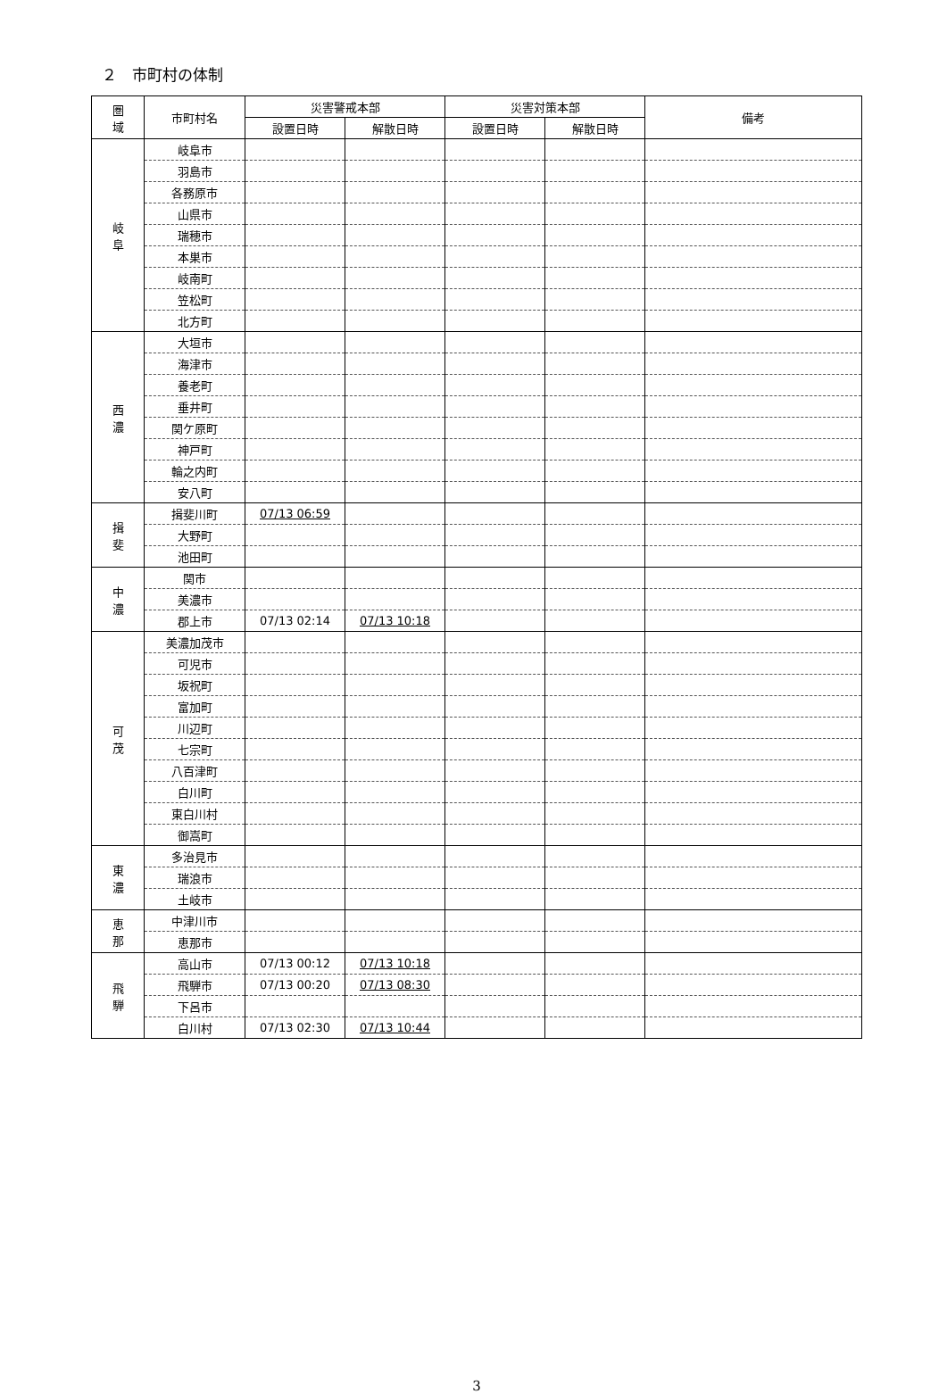２　市町村の体制
| 圏 域 | 市町村名 | 災害警戒本部 | | 災害対策本部 | | 備考 |
| --- | --- | --- | --- | --- | --- | --- |
| | | 設置日時 | 解散日時 | 設置日時 | 解散日時 | |
| 岐 阜 | 岐阜市 | | | | | |
| | 羽島市 | | | | | |
| | 各務原市 | | | | | |
| | 山県市 | | | | | |
| | 瑞穂市 | | | | | |
| | 本巣市 | | | | | |
| | 岐南町 | | | | | |
| | 笠松町 | | | | | |
| | 北方町 | | | | | |
| 西 濃 | 大垣市 | | | | | |
| | 海津市 | | | | | |
| | 養老町 | | | | | |
| | 垂井町 | | | | | |
| | 関ケ原町 | | | | | |
| | 神戸町 | | | | | |
| | 輪之内町 | | | | | |
| | 安八町 | | | | | |
| 揖 斐 | 揖斐川町 | 07/13 06:59 | | | | |
| | 大野町 | | | | | |
| | 池田町 | | | | | |
| 中 濃 | 関市 | | | | | |
| | 美濃市 | | | | | |
| | 郡上市 | 07/13 02:14 | 07/13 10:18 | | | |
| 可 茂 | 美濃加茂市 | | | | | |
| | 可児市 | | | | | |
| | 坂祝町 | | | | | |
| | 富加町 | | | | | |
| | 川辺町 | | | | | |
| | 七宗町 | | | | | |
| | 八百津町 | | | | | |
| | 白川町 | | | | | |
| | 東白川村 | | | | | |
| | 御嵩町 | | | | | |
| 東 濃 | 多治見市 | | | | | |
| | 瑞浪市 | | | | | |
| | 土岐市 | | | | | |
| 恵 那 | 中津川市 | | | | | |
| | 恵那市 | | | | | |
| 飛 騨 | 高山市 | 07/13 00:12 | 07/13 10:18 | | | |
| | 飛騨市 | 07/13 00:20 | 07/13 08:30 | | | |
| | 下呂市 | | | | | |
| | 白川村 | 07/13 02:30 | 07/13 10:44 | | | |
3